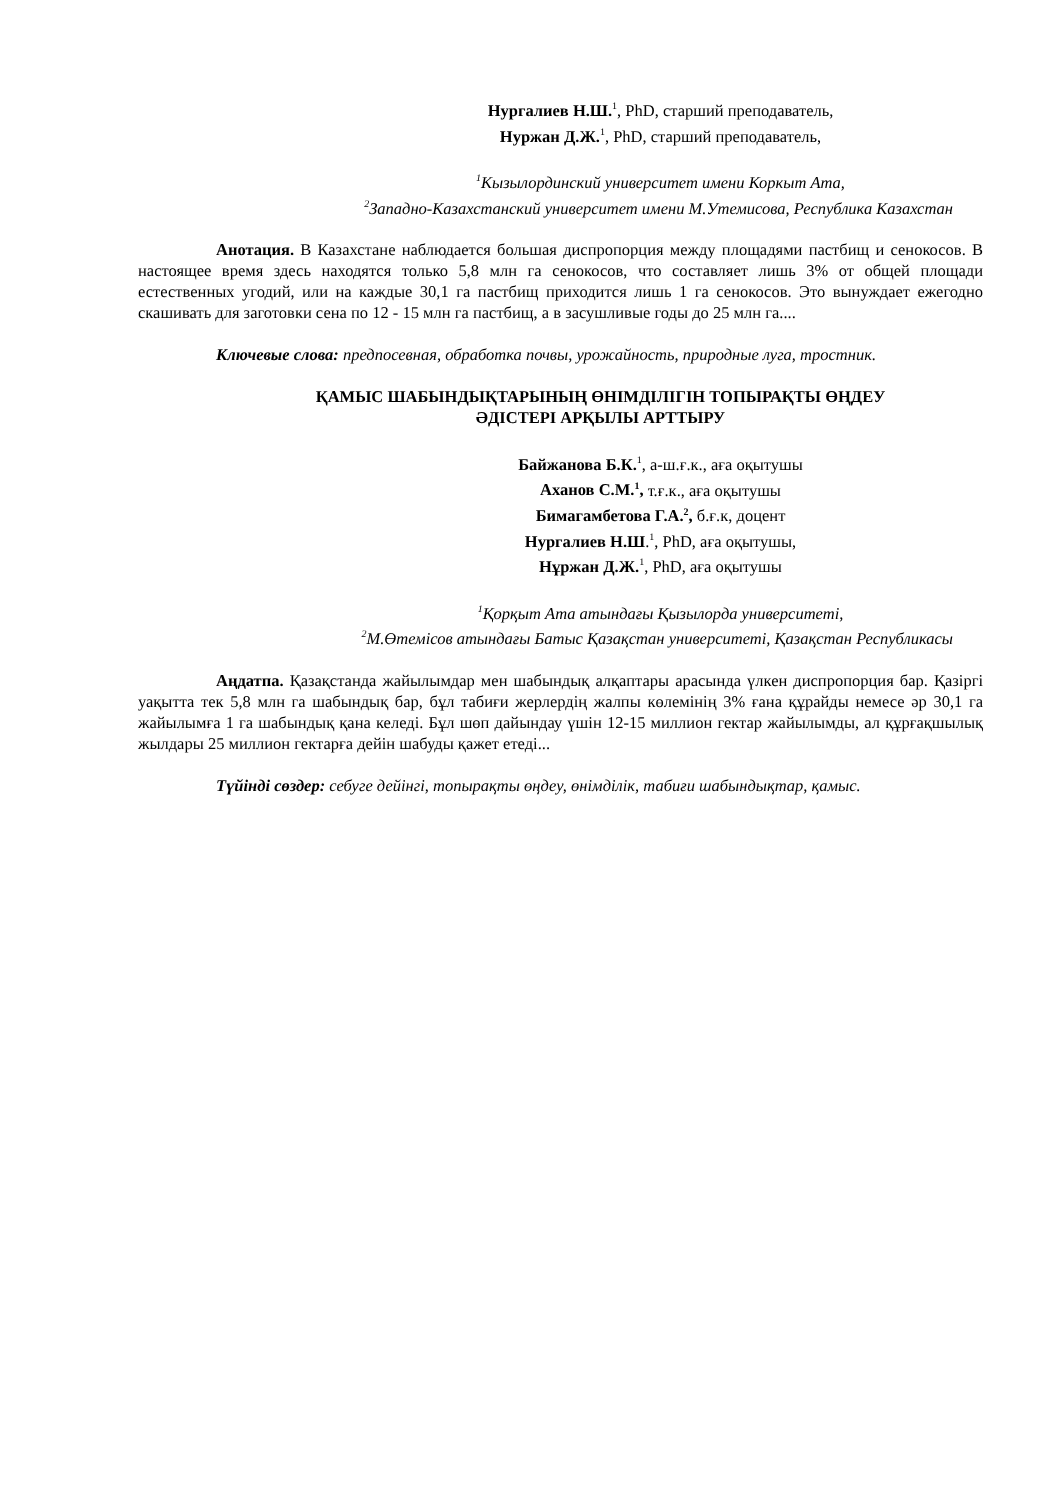Нургалиев Н.Ш.<sup>1</sup>, PhD, старший преподаватель,
Нуржан Д.Ж.<sup>1</sup>, PhD, старший преподаватель,
<sup>1</sup> Кызылординский университет имени Коркыт Ата,
<sup>2</sup> Западно-Казахстанский университет имени М.Утемисова, Республика Казахстан
Анотация. В Казахстане наблюдается большая диспропорция между площадями пастбищ и сенокосов. В настоящее время здесь находятся только 5,8 млн га сенокосов, что составляет лишь 3% от общей площади естественных угодий, или на каждые 30,1 га пастбищ приходится лишь 1 га сенокосов. Это вынуждает ежегодно скашивать для заготовки сена по 12 - 15 млн га пастбищ, а в засушливые годы до 25 млн га....
Ключевые слова: предпосевная, обработка почвы, урожайность, природные луга, тростник.
ҚАМЫС ШАБЫНДЫҚТАРЫНЫҢ ӨНІМДІЛІГІН ТОПЫРАҚТЫ ӨҢДЕУ
ӘДІСТЕРІ АРҚЫЛЫ АРТТЫРУ
Байжанова Б.К.<sup>1</sup>, а-ш.ғ.к., аға оқытушы
Аханов С.М.<sup>1</sup>, т.ғ.к., аға оқытушы
Бимагамбетова Г.А.<sup>2</sup>, б.ғ.к, доцент
Нургалиев Н.Ш.<sup>1</sup>, PhD, аға оқытушы,
Нұржан Д.Ж.<sup>1</sup>, PhD, аға оқытушы
<sup>1</sup> Қорқыт Ата атындағы Қызылорда университеті,
<sup>2</sup> М.Өтемісов атындағы Батыс Қазақстан университеті, Қазақстан Республикасы
Аңдатпа. Қазақстанда жайылымдар мен шабындық алқаптары арасында үлкен диспропорция бар. Қазіргі уақытта тек 5,8 млн га шабындық бар, бұл табиғи жерлердің жалпы көлемінің 3% ғана құрайды немесе әр 30,1 га жайылымға 1 га шабындық қана келеді. Бұл шөп дайындау үшін 12-15 миллион гектар жайылымды, ал құрғақшылық жылдары 25 миллион гектарға дейін шабуды қажет етеді...
Түйінді сөздер: себуге дейінгі, топырақты өңдеу, өнімділік, табиғи шабындықтар, қамыс.